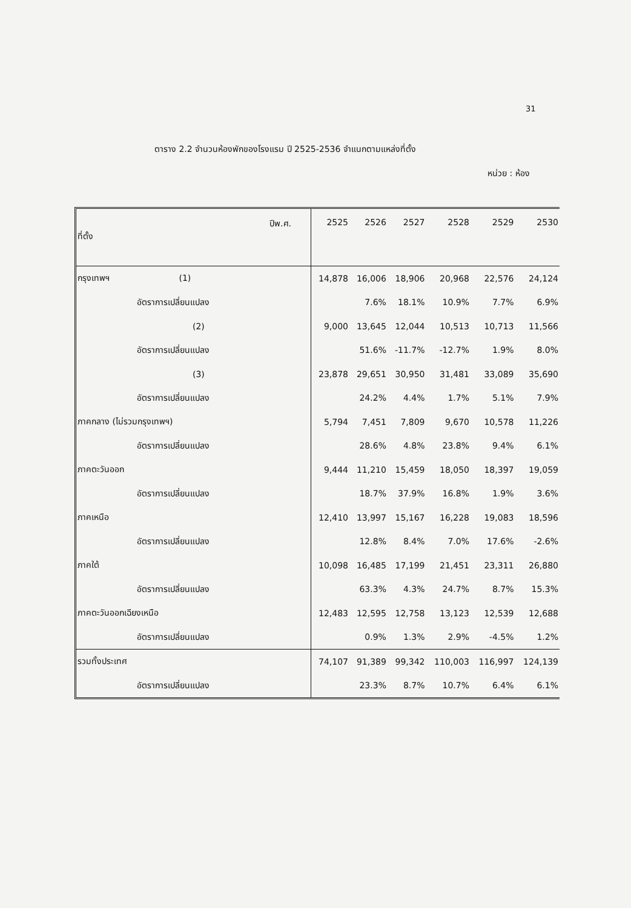31
ตาราง 2.2 จำนวนห้องพักของโรงแรม ปี 2525-2536 จำแนกตามแหล่งที่ตั้ง
หน่วย : ห้อง
| ปีพ.ศ. ที่ตั้ง | 2525 | 2526 | 2527 | 2528 | 2529 | 2530 |
| กรุงเทพฯ (1) | 14,878 | 16,006 | 18,906 | 20,968 | 22,576 | 24,124 |
| อัตราการเปลี่ยนแปลง | | 7.6% | 18.1% | 10.9% | 7.7% | 6.9% |
| (2) | 9,000 | 13,645 | 12,044 | 10,513 | 10,713 | 11,566 |
| อัตราการเปลี่ยนแปลง | | 51.6% | -11.7% | -12.7% | 1.9% | 8.0% |
| (3) | 23,878 | 29,651 | 30,950 | 31,481 | 33,089 | 35,690 |
| อัตราการเปลี่ยนแปลง | | 24.2% | 4.4% | 1.7% | 5.1% | 7.9% |
| ภาคกลาง (ไม่รวมกรุงเทพฯ) | 5,794 | 7,451 | 7,809 | 9,670 | 10,578 | 11,226 |
| อัตราการเปลี่ยนแปลง | | 28.6% | 4.8% | 23.8% | 9.4% | 6.1% |
| ภาคตะวันออก | 9,444 | 11,210 | 15,459 | 18,050 | 18,397 | 19,059 |
| อัตราการเปลี่ยนแปลง | | 18.7% | 37.9% | 16.8% | 1.9% | 3.6% |
| ภาคเหนือ | 12,410 | 13,997 | 15,167 | 16,228 | 19,083 | 18,596 |
| อัตราการเปลี่ยนแปลง | | 12.8% | 8.4% | 7.0% | 17.6% | -2.6% |
| ภาคใต้ | 10,098 | 16,485 | 17,199 | 21,451 | 23,311 | 26,880 |
| อัตราการเปลี่ยนแปลง | | 63.3% | 4.3% | 24.7% | 8.7% | 15.3% |
| ภาคตะวันออกเฉียงเหนือ | 12,483 | 12,595 | 12,758 | 13,123 | 12,539 | 12,688 |
| อัตราการเปลี่ยนแปลง | | 0.9% | 1.3% | 2.9% | -4.5% | 1.2% |
| รวมทั้งประเทศ | 74,107 | 91,389 | 99,342 | 110,003 | 116,997 | 124,139 |
| อัตราการเปลี่ยนแปลง | | 23.3% | 8.7% | 10.7% | 6.4% | 6.1% |